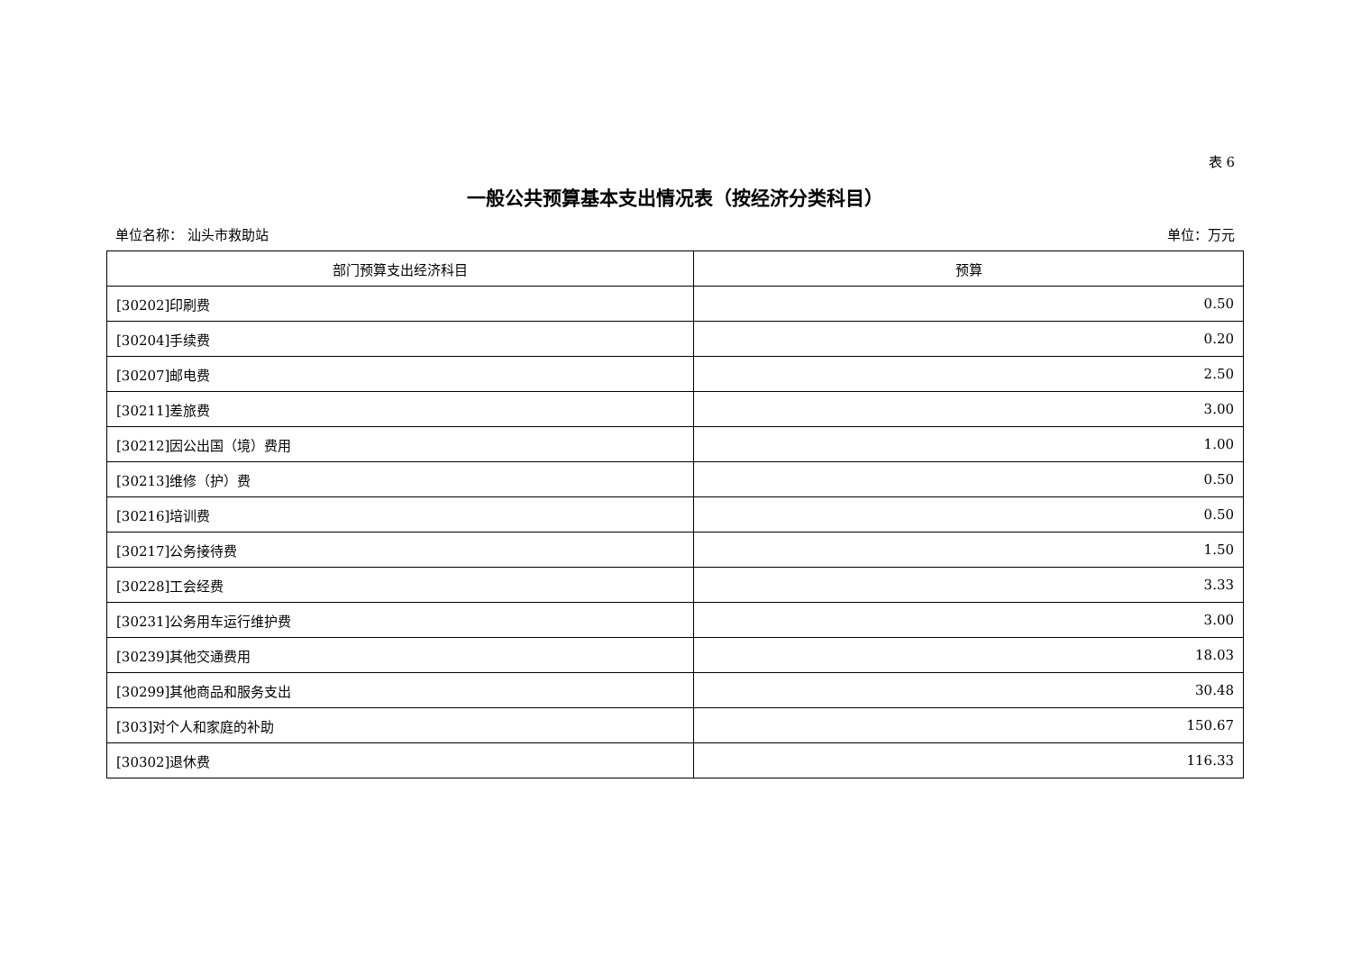表 6
一般公共预算基本支出情况表（按经济分类科目）
单位名称： 汕头市救助站 单位：万元
| 部门预算支出经济科目 | 预算 |
| --- | --- |
| [30202]印刷费 | 0.50 |
| [30204]手续费 | 0.20 |
| [30207]邮电费 | 2.50 |
| [30211]差旅费 | 3.00 |
| [30212]因公出国（境）费用 | 1.00 |
| [30213]维修（护）费 | 0.50 |
| [30216]培训费 | 0.50 |
| [30217]公务接待费 | 1.50 |
| [30228]工会经费 | 3.33 |
| [30231]公务用车运行维护费 | 3.00 |
| [30239]其他交通费用 | 18.03 |
| [30299]其他商品和服务支出 | 30.48 |
| [303]对个人和家庭的补助 | 150.67 |
| [30302]退休费 | 116.33 |